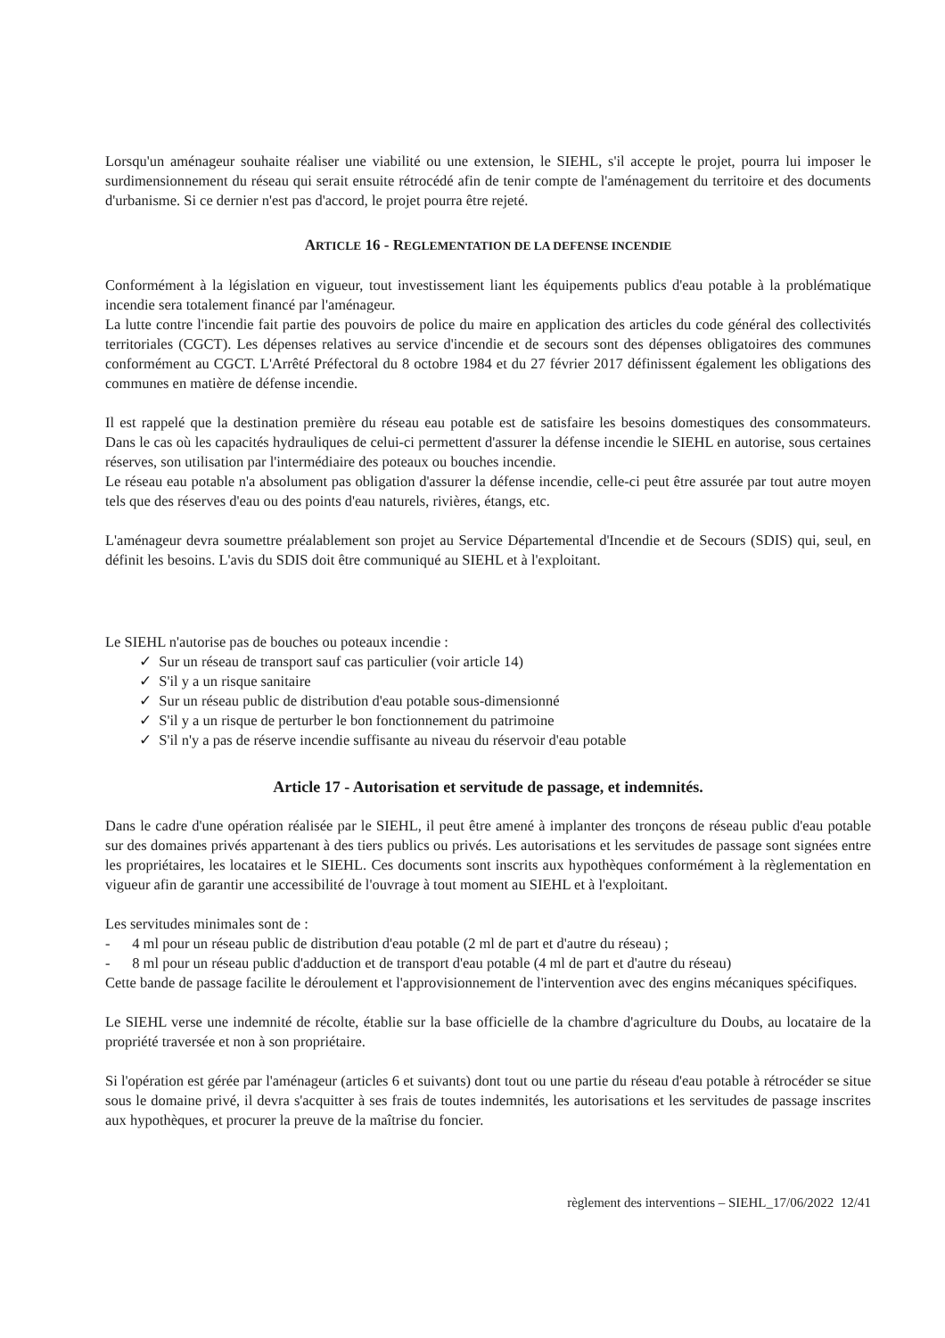Lorsqu'un aménageur souhaite réaliser une viabilité ou une extension, le SIEHL, s'il accepte le projet, pourra lui imposer le surdimensionnement du réseau qui serait ensuite rétrocédé afin de tenir compte de l'aménagement du territoire et des documents d'urbanisme. Si ce dernier n'est pas d'accord, le projet pourra être rejeté.
ARTICLE 16 - REGLEMENTATION DE LA DEFENSE INCENDIE
Conformément à la législation en vigueur, tout investissement liant les équipements publics d'eau potable à la problématique incendie sera totalement financé par l'aménageur.
La lutte contre l'incendie fait partie des pouvoirs de police du maire en application des articles du code général des collectivités territoriales (CGCT). Les dépenses relatives au service d'incendie et de secours sont des dépenses obligatoires des communes conformément au CGCT. L'Arrêté Préfectoral du 8 octobre 1984 et du 27 février 2017 définissent également les obligations des communes en matière de défense incendie.
Il est rappelé que la destination première du réseau eau potable est de satisfaire les besoins domestiques des consommateurs. Dans le cas où les capacités hydrauliques de celui-ci permettent d'assurer la défense incendie le SIEHL en autorise, sous certaines réserves, son utilisation par l'intermédiaire des poteaux ou bouches incendie.
Le réseau eau potable n'a absolument pas obligation d'assurer la défense incendie, celle-ci peut être assurée par tout autre moyen tels que des réserves d'eau ou des points d'eau naturels, rivières, étangs, etc.
L'aménageur devra soumettre préalablement son projet au Service Départemental d'Incendie et de Secours (SDIS) qui, seul, en définit les besoins. L'avis du SDIS doit être communiqué au SIEHL et à l'exploitant.
Le SIEHL n'autorise pas de bouches ou poteaux incendie :
✓ Sur un réseau de transport sauf cas particulier (voir article 14)
✓ S'il y a un risque sanitaire
✓ Sur un réseau public de distribution d'eau potable sous-dimensionné
✓ S'il y a un risque de perturber le bon fonctionnement du patrimoine
✓ S'il n'y a pas de réserve incendie suffisante au niveau du réservoir d'eau potable
Article 17 - Autorisation et servitude de passage, et indemnités.
Dans le cadre d'une opération réalisée par le SIEHL, il peut être amené à implanter des tronçons de réseau public d'eau potable sur des domaines privés appartenant à des tiers publics ou privés. Les autorisations et les servitudes de passage sont signées entre les propriétaires, les locataires et le SIEHL. Ces documents sont inscrits aux hypothèques conformément à la règlementation en vigueur afin de garantir une accessibilité de l'ouvrage à tout moment au SIEHL et à l'exploitant.
Les servitudes minimales sont de :
- 4 ml pour un réseau public de distribution d'eau potable (2 ml de part et d'autre du réseau) ;
- 8 ml pour un réseau public d'adduction et de transport d'eau potable (4 ml de part et d'autre du réseau)
Cette bande de passage facilite le déroulement et l'approvisionnement de l'intervention avec des engins mécaniques spécifiques.
Le SIEHL verse une indemnité de récolte, établie sur la base officielle de la chambre d'agriculture du Doubs, au locataire de la propriété traversée et non à son propriétaire.
Si l'opération est gérée par l'aménageur (articles 6 et suivants) dont tout ou une partie du réseau d'eau potable à rétrocéder se situe sous le domaine privé, il devra s'acquitter à ses frais de toutes indemnités, les autorisations et les servitudes de passage inscrites aux hypothèques, et procurer la preuve de la maîtrise du foncier.
règlement des interventions – SIEHL_17/06/2022 12/41